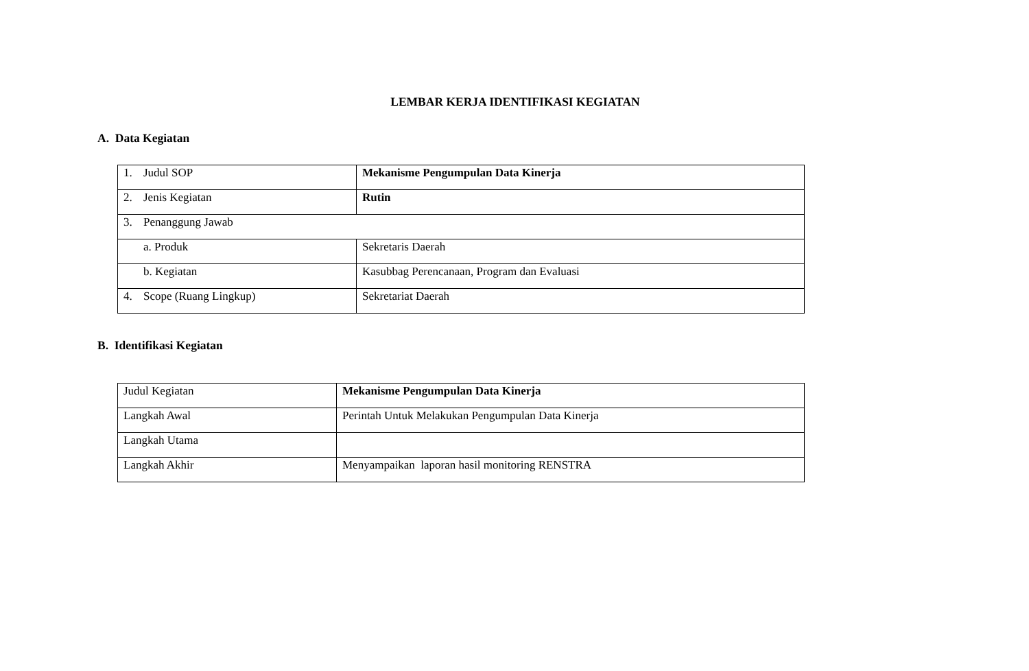LEMBAR KERJA IDENTIFIKASI KEGIATAN
A. Data Kegiatan
| 1. Judul SOP | Mekanisme Pengumpulan Data Kinerja |
| 2. Jenis Kegiatan | Rutin |
| 3. Penanggung Jawab | |
| a. Produk | Sekretaris Daerah |
| b. Kegiatan | Kasubbag Perencanaan, Program dan Evaluasi |
| 4. Scope (Ruang Lingkup) | Sekretariat Daerah |
B. Identifikasi Kegiatan
| Judul Kegiatan | Mekanisme Pengumpulan Data Kinerja |
| Langkah Awal | Perintah Untuk Melakukan Pengumpulan Data Kinerja |
| Langkah Utama | |
| Langkah Akhir | Menyampaikan laporan hasil monitoring RENSTRA |